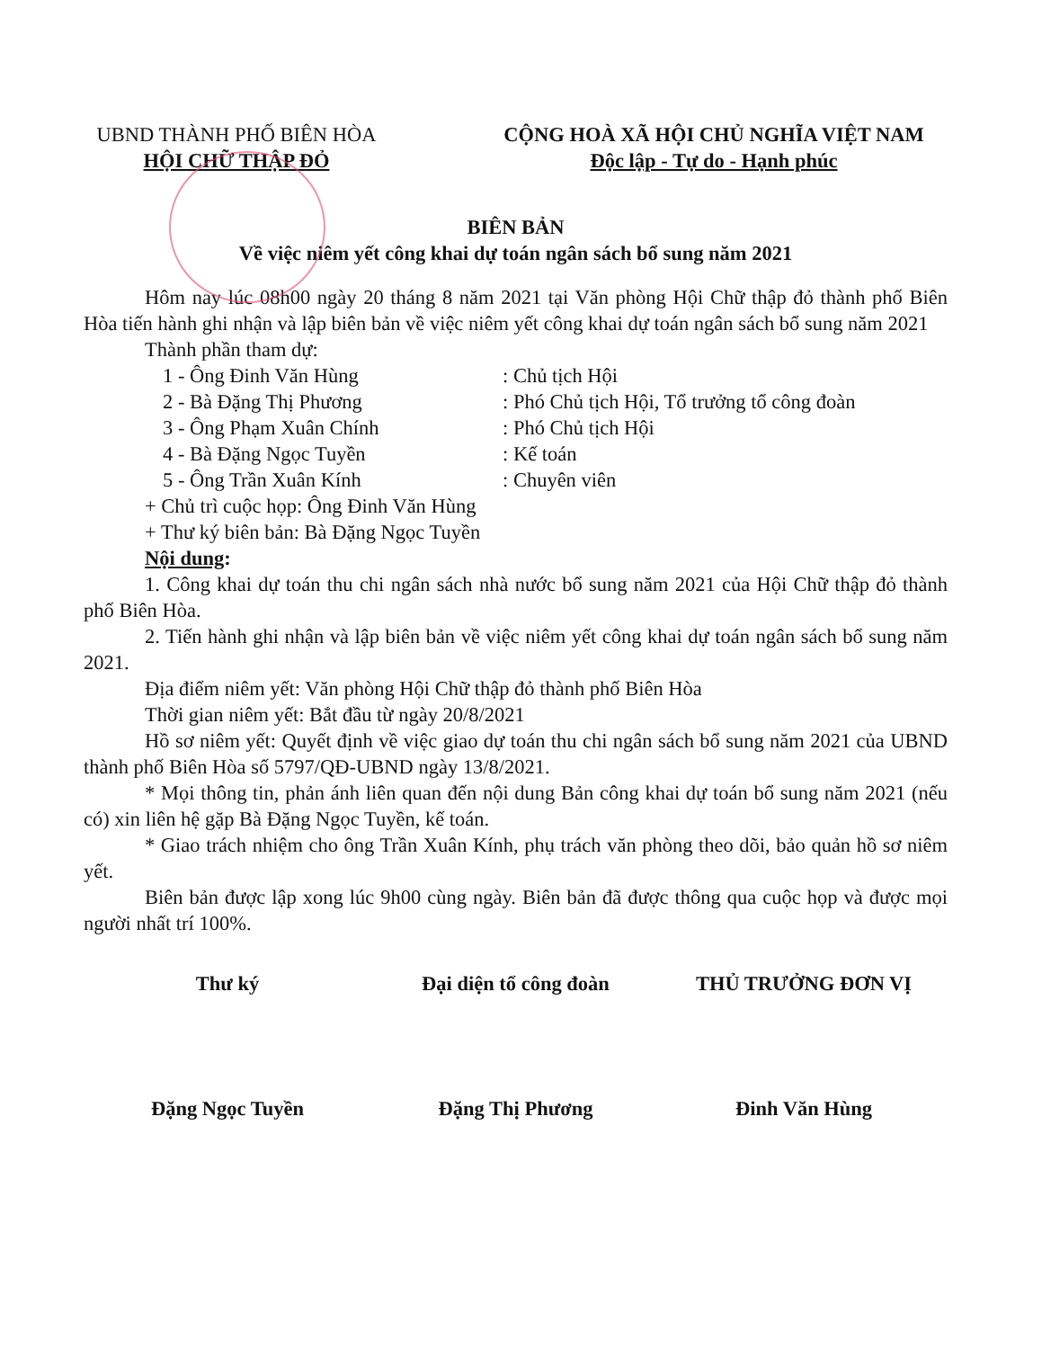UBND THÀNH PHỐ BIÊN HÒA
HỘI CHỮ THẬP ĐỎ
CỘNG HOÀ XÃ HỘI CHỦ NGHĨA VIỆT NAM
Độc lập - Tự do - Hạnh phúc
BIÊN BẢN
Về việc niêm yết công khai dự toán ngân sách bổ sung năm 2021
Hôm nay lúc 08h00 ngày 20 tháng 8 năm 2021 tại Văn phòng Hội Chữ thập đỏ thành phố Biên Hòa tiến hành ghi nhận và lập biên bản về việc niêm yết công khai dự toán ngân sách bổ sung năm 2021
Thành phần tham dự:
1 - Ông Đinh Văn Hùng: Chủ tịch Hội
2 - Bà Đặng Thị Phương: Phó Chủ tịch Hội, Tổ trưởng tổ công đoàn
3 - Ông Phạm Xuân Chính: Phó Chủ tịch Hội
4 - Bà Đặng Ngọc Tuyền: Kế toán
5 - Ông Trần Xuân Kính: Chuyên viên
+ Chủ trì cuộc họp: Ông Đinh Văn Hùng
+ Thư ký biên bản: Bà Đặng Ngọc Tuyền
Nội dung:
1. Công khai dự toán thu chi ngân sách nhà nước bổ sung năm 2021 của Hội Chữ thập đỏ thành phố Biên Hòa.
2. Tiến hành ghi nhận và lập biên bản về việc niêm yết công khai dự toán ngân sách bổ sung năm 2021.
Địa điểm niêm yết: Văn phòng Hội Chữ thập đỏ thành phố Biên Hòa
Thời gian niêm yết: Bắt đầu từ ngày 20/8/2021
Hồ sơ niêm yết: Quyết định về việc giao dự toán thu chi ngân sách bổ sung năm 2021 của UBND thành phố Biên Hòa số 5797/QĐ-UBND ngày 13/8/2021.
* Mọi thông tin, phản ánh liên quan đến nội dung Bản công khai dự toán bổ sung năm 2021 (nếu có) xin liên hệ gặp Bà Đặng Ngọc Tuyền, kế toán.
* Giao trách nhiệm cho ông Trần Xuân Kính, phụ trách văn phòng theo dõi, bảo quản hồ sơ niêm yết.
Biên bản được lập xong lúc 9h00 cùng ngày. Biên bản đã được thông qua cuộc họp và được mọi người nhất trí 100%.
Thư ký
Đặng Ngọc Tuyền
Đại diện tổ công đoàn
Đặng Thị Phương
THỦ TRƯỞNG ĐƠN VỊ
Đinh Văn Hùng